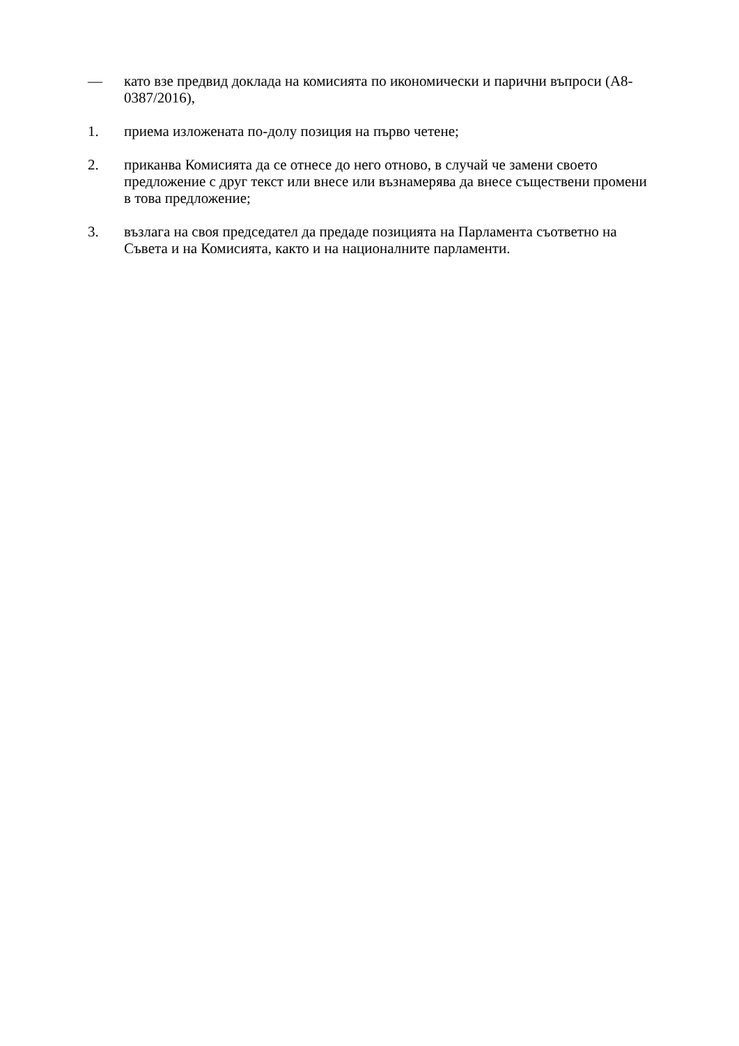— като взе предвид доклада на комисията по икономически и парични въпроси (A8-0387/2016),
1. приема изложената по-долу позиция на първо четене;
2. приканва Комисията да се отнесе до него отново, в случай че замени своето предложение с друг текст или внесе или възнамерява да внесе съществени промени в това предложение;
3. възлага на своя председател да предаде позицията на Парламента съответно на Съвета и на Комисията, както и на националните парламенти.